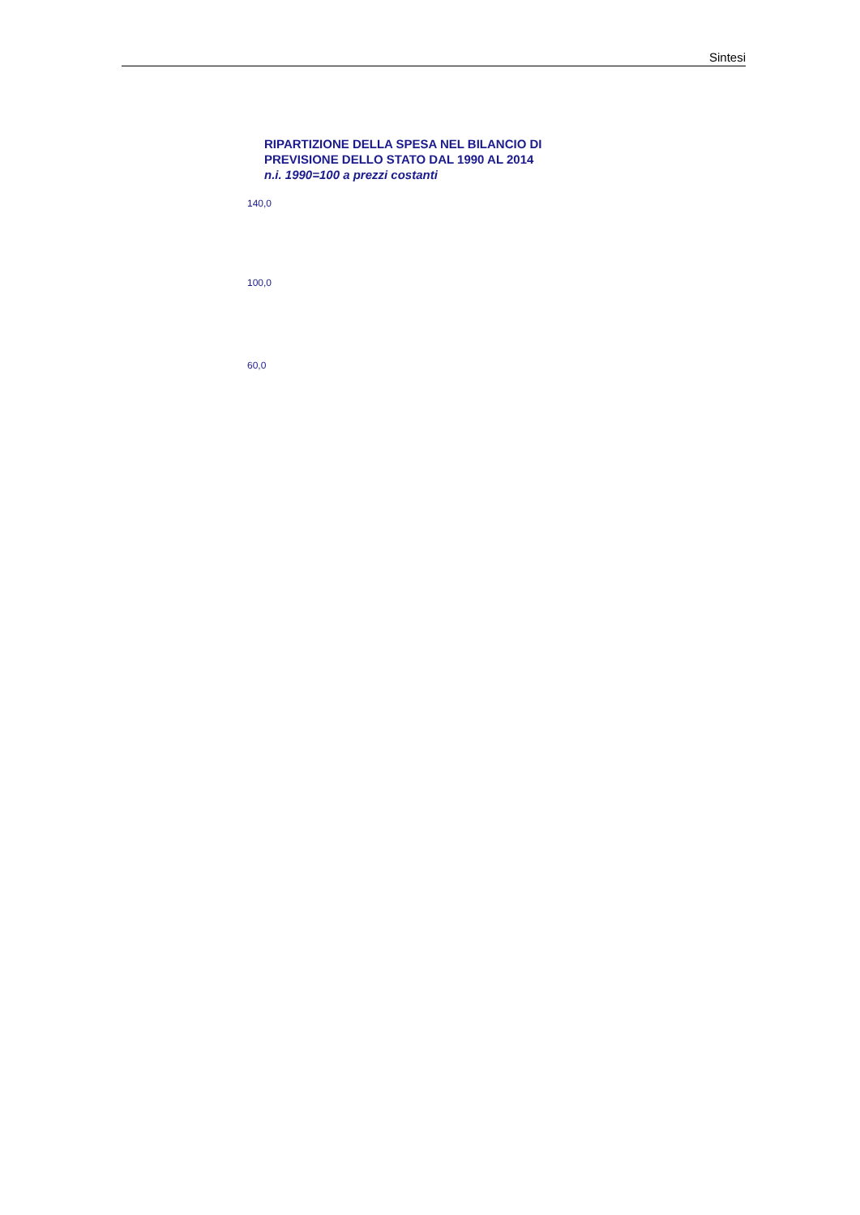Sintesi
RIPARTIZIONE DELLA SPESA NEL BILANCIO DI
PREVISIONE DELLO STATO DAL 1990 AL 2014
n.i. 1990=100 a prezzi costanti
140,0
100,0
60,0